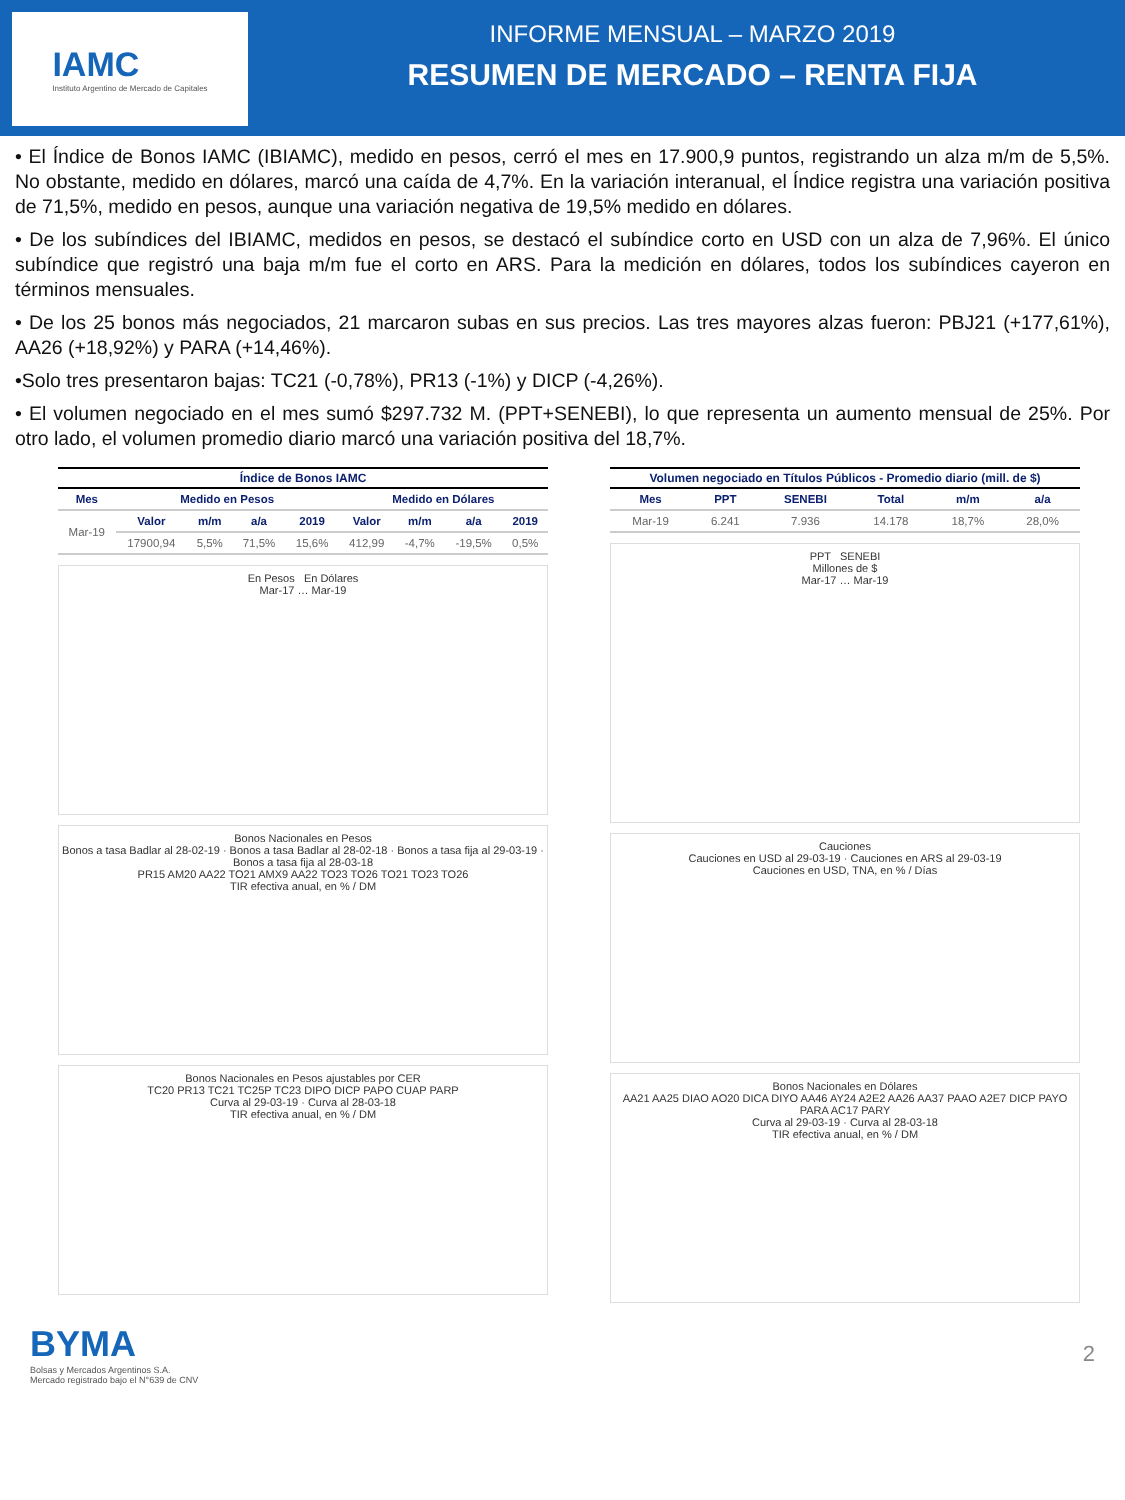IAMC
Instituto Argentino de Mercado de Capitales
INFORME MENSUAL – MARZO 2019
RESUMEN DE MERCADO – RENTA FIJA
• El Índice de Bonos IAMC (IBIAMC), medido en pesos, cerró el mes en 17.900,9 puntos, registrando un alza m/m de 5,5%. No obstante, medido en dólares, marcó una caída de 4,7%. En la variación interanual, el Índice registra una variación positiva de 71,5%, medido en pesos, aunque una variación negativa de 19,5% medido en dólares.
• De los subíndices del IBIAMC, medidos en pesos, se destacó el subíndice corto en USD con un alza de 7,96%. El único subíndice que registró una baja m/m fue el corto en ARS. Para la medición en dólares, todos los subíndices cayeron en términos mensuales.
• De los 25 bonos más negociados, 21 marcaron subas en sus precios. Las tres mayores alzas fueron: PBJ21 (+177,61%), AA26 (+18,92%) y PARA (+14,46%).
•Solo tres presentaron bajas: TC21 (-0,78%), PR13 (-1%) y DICP (-4,26%).
• El volumen negociado en el mes sumó $297.732 M. (PPT+SENEBI), lo que representa un aumento mensual de 25%. Por otro lado, el volumen promedio diario marcó una variación positiva del 18,7%.
Índice de Bonos IAMC
| Mes | Medido en Pesos | | | | Medido en Dólares | | | |
| --- | --- | --- | --- | --- | --- | --- | --- | --- |
| Mar-19 | Valor | m/m | a/a | 2019 | Valor | m/m | a/a | 2019 |
| | 17900,94 | 5,5% | 71,5% | 15,6% | 412,99 | -4,7% | -19,5% | 0,5% |
En Pesos En Dólares
Mar-17 … Mar-19
Bonos Nacionales en Pesos
Bonos a tasa Badlar al 28-02-19 · Bonos a tasa Badlar al 28-02-18 · Bonos a tasa fija al 29-03-19 · Bonos a tasa fija al 28-03-18
PR15 AM20 AA22 TO21 AMX9 AA22 TO23 TO26 TO21 TO23 TO26
TIR efectiva anual, en % / DM
Bonos Nacionales en Pesos ajustables por CER
TC20 PR13 TC21 TC25P TC23 DIPO DICP PAPO CUAP PARP
Curva al 29-03-19 · Curva al 28-03-18
TIR efectiva anual, en % / DM
Volumen negociado en Títulos Públicos - Promedio diario (mill. de $)
| Mes | PPT | SENEBI | Total | m/m | a/a |
| --- | --- | --- | --- | --- | --- |
| Mar-19 | 6.241 | 7.936 | 14.178 | 18,7% | 28,0% |
PPT SENEBI
Millones de $
Mar-17 … Mar-19
Cauciones
Cauciones en USD al 29-03-19 · Cauciones en ARS al 29-03-19
Cauciones en USD, TNA, en % / Días
Bonos Nacionales en Dólares
AA21 AA25 DIAO AO20 DICA DIYO AA46 AY24 A2E2 AA26 AA37 PAAO A2E7 DICP PAYO PARA AC17 PARY
Curva al 29-03-19 · Curva al 28-03-18
TIR efectiva anual, en % / DM
BYMA
Bolsas y Mercados Argentinos S.A.
Mercado registrado bajo el N°639 de CNV
2